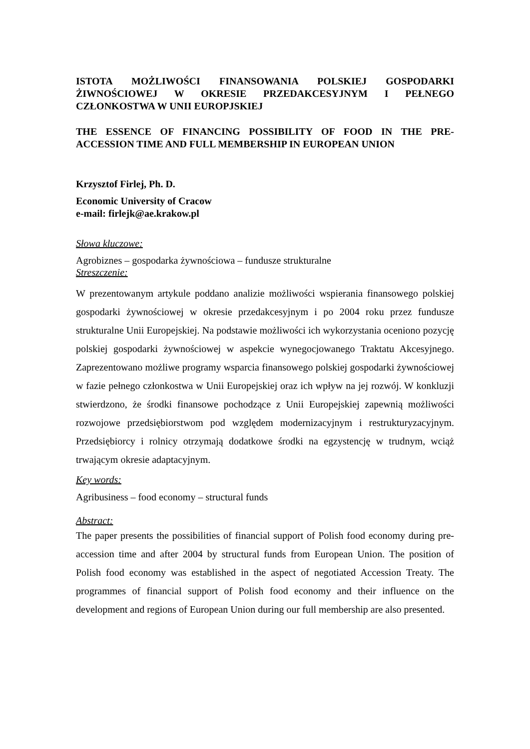ISTOTA MOŻLIWOŚCI FINANSOWANIA POLSKIEJ GOSPODARKI ŻIWNOŚCIOWEJ W OKRESIE PRZEDAKCESYJNYM I PEŁNEGO CZŁONKOSTWA W UNII EUROPJSKIEJ
THE ESSENCE OF FINANCING POSSIBILITY OF FOOD IN THE PRE-ACCESSION TIME AND FULL MEMBERSHIP IN EUROPEAN UNION
Krzysztof Firlej, Ph. D.
Economic University of Cracow
e-mail: firlejk@ae.krakow.pl
Słowa kluczowe:
Agrobiznes – gospodarka żywnościowa – fundusze strukturalne
Streszczenie:
W prezentowanym artykule poddano analizie możliwości wspierania finansowego polskiej gospodarki żywnościowej w okresie przedakcesyjnym i po 2004 roku przez fundusze strukturalne Unii Europejskiej. Na podstawie możliwości ich wykorzystania oceniono pozycję polskiej gospodarki żywnościowej w aspekcie wynegocjowanego Traktatu Akcesyjnego. Zaprezentowano możliwe programy wsparcia finansowego polskiej gospodarki żywnościowej w fazie pełnego członkostwa w Unii Europejskiej oraz ich wpływ na jej rozwój. W konkluzji stwierdzono, że środki finansowe pochodzące z Unii Europejskiej zapewnią możliwości rozwojowe przedsiębiorstwom pod względem modernizacyjnym i restrukturyzacyjnym. Przedsiębiorcy i rolnicy otrzymają dodatkowe środki na egzystencję w trudnym, wciąż trwającym okresie adaptacyjnym.
Key words:
Agribusiness – food economy – structural funds
Abstract:
The paper presents the possibilities of financial support of Polish food economy during pre-accession time and after 2004 by structural funds from European Union. The position of Polish food economy was established in the aspect of negotiated Accession Treaty. The programmes of financial support of Polish food economy and their influence on the development and regions of European Union during our full membership are also presented.